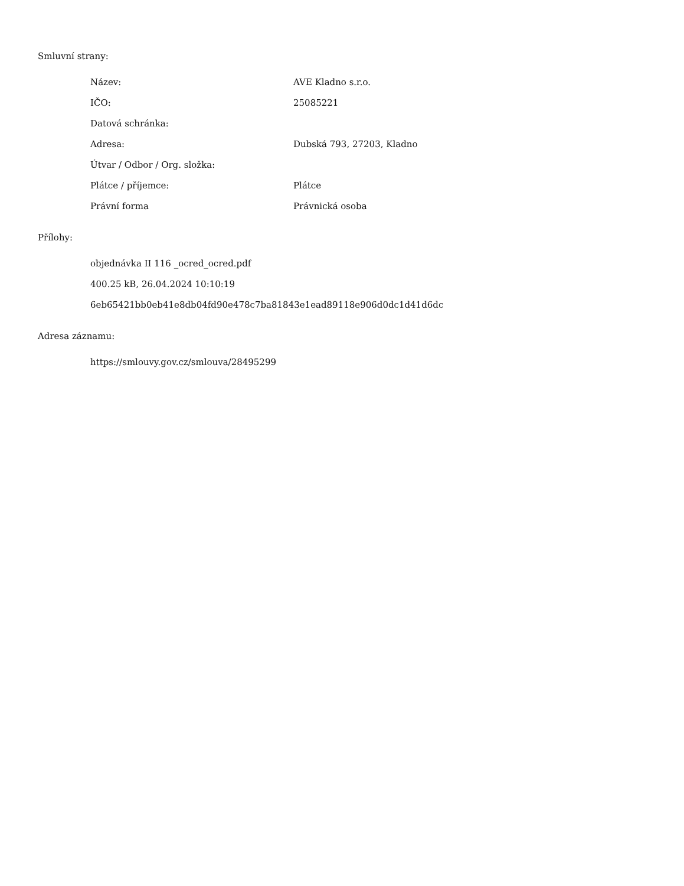Smluvní strany:
| Název: | AVE Kladno s.r.o. |
| IČO: | 25085221 |
| Datová schránka: | |
| Adresa: | Dubská 793, 27203, Kladno |
| Útvar / Odbor / Org. složka: | |
| Plátce / příjemce: | Plátce |
| Právní forma | Právnická osoba |
Přílohy:
objednávka II 116 _ocred_ocred.pdf
400.25 kB, 26.04.2024 10:10:19
6eb65421bb0eb41e8db04fd90e478c7ba81843e1ead89118e906d0dc1d41d6dc
Adresa záznamu:
https://smlouvy.gov.cz/smlouva/28495299